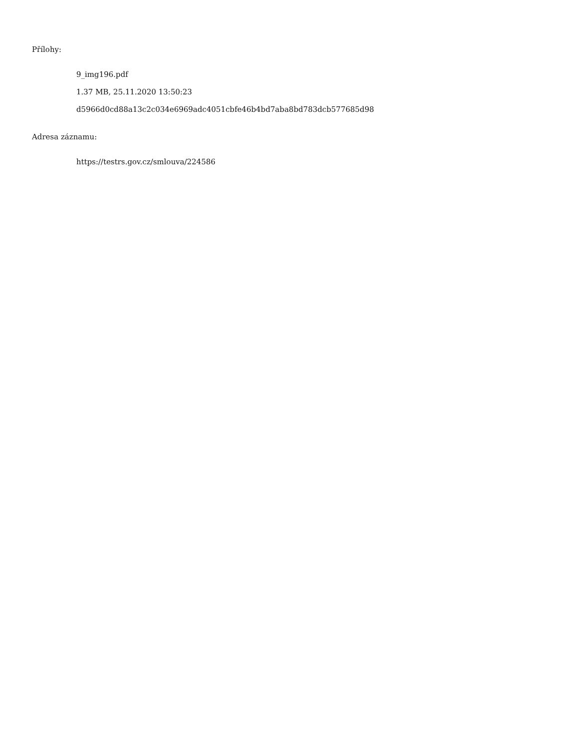Přílohy:
9_img196.pdf
1.37 MB, 25.11.2020 13:50:23
d5966d0cd88a13c2c034e6969adc4051cbfe46b4bd7aba8bd783dcb577685d98
Adresa záznamu:
https://testrs.gov.cz/smlouva/224586